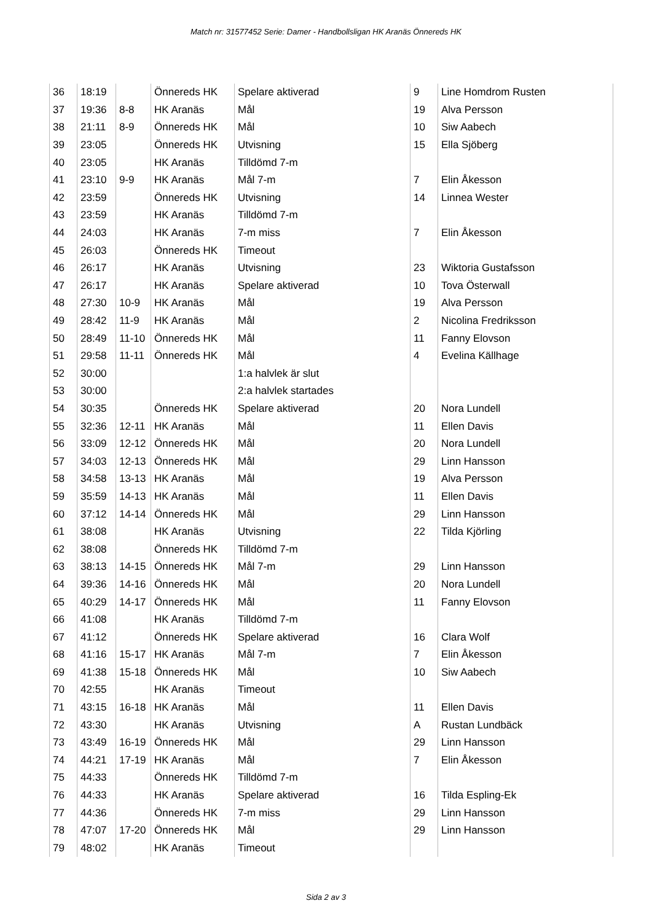Match nr: 31577452 Serie: Damer - Handbollsligan HK Aranäs Önnereds HK
| 36 | 18:19 | | Önnereds HK | Spelare aktiverad | 9 | Line Homdrom Rusten |
| 37 | 19:36 | 8-8 | HK Aranäs | Mål | 19 | Alva Persson |
| 38 | 21:11 | 8-9 | Önnereds HK | Mål | 10 | Siw Aabech |
| 39 | 23:05 | | Önnereds HK | Utvisning | 15 | Ella Sjöberg |
| 40 | 23:05 | | HK Aranäs | Tilldömd 7-m | | |
| 41 | 23:10 | 9-9 | HK Aranäs | Mål 7-m | 7 | Elin Åkesson |
| 42 | 23:59 | | Önnereds HK | Utvisning | 14 | Linnea Wester |
| 43 | 23:59 | | HK Aranäs | Tilldömd 7-m | | |
| 44 | 24:03 | | HK Aranäs | 7-m miss | 7 | Elin Åkesson |
| 45 | 26:03 | | Önnereds HK | Timeout | | |
| 46 | 26:17 | | HK Aranäs | Utvisning | 23 | Wiktoria Gustafsson |
| 47 | 26:17 | | HK Aranäs | Spelare aktiverad | 10 | Tova Österwall |
| 48 | 27:30 | 10-9 | HK Aranäs | Mål | 19 | Alva Persson |
| 49 | 28:42 | 11-9 | HK Aranäs | Mål | 2 | Nicolina Fredriksson |
| 50 | 28:49 | 11-10 | Önnereds HK | Mål | 11 | Fanny Elovson |
| 51 | 29:58 | 11-11 | Önnereds HK | Mål | 4 | Evelina Källhage |
| 52 | 30:00 | | | 1:a halvlek är slut | | |
| 53 | 30:00 | | | 2:a halvlek startades | | |
| 54 | 30:35 | | Önnereds HK | Spelare aktiverad | 20 | Nora Lundell |
| 55 | 32:36 | 12-11 | HK Aranäs | Mål | 11 | Ellen Davis |
| 56 | 33:09 | 12-12 | Önnereds HK | Mål | 20 | Nora Lundell |
| 57 | 34:03 | 12-13 | Önnereds HK | Mål | 29 | Linn Hansson |
| 58 | 34:58 | 13-13 | HK Aranäs | Mål | 19 | Alva Persson |
| 59 | 35:59 | 14-13 | HK Aranäs | Mål | 11 | Ellen Davis |
| 60 | 37:12 | 14-14 | Önnereds HK | Mål | 29 | Linn Hansson |
| 61 | 38:08 | | HK Aranäs | Utvisning | 22 | Tilda Kjörling |
| 62 | 38:08 | | Önnereds HK | Tilldömd 7-m | | |
| 63 | 38:13 | 14-15 | Önnereds HK | Mål 7-m | 29 | Linn Hansson |
| 64 | 39:36 | 14-16 | Önnereds HK | Mål | 20 | Nora Lundell |
| 65 | 40:29 | 14-17 | Önnereds HK | Mål | 11 | Fanny Elovson |
| 66 | 41:08 | | HK Aranäs | Tilldömd 7-m | | |
| 67 | 41:12 | | Önnereds HK | Spelare aktiverad | 16 | Clara Wolf |
| 68 | 41:16 | 15-17 | HK Aranäs | Mål 7-m | 7 | Elin Åkesson |
| 69 | 41:38 | 15-18 | Önnereds HK | Mål | 10 | Siw Aabech |
| 70 | 42:55 | | HK Aranäs | Timeout | | |
| 71 | 43:15 | 16-18 | HK Aranäs | Mål | 11 | Ellen Davis |
| 72 | 43:30 | | HK Aranäs | Utvisning | A | Rustan Lundbäck |
| 73 | 43:49 | 16-19 | Önnereds HK | Mål | 29 | Linn Hansson |
| 74 | 44:21 | 17-19 | HK Aranäs | Mål | 7 | Elin Åkesson |
| 75 | 44:33 | | Önnereds HK | Tilldömd 7-m | | |
| 76 | 44:33 | | HK Aranäs | Spelare aktiverad | 16 | Tilda Espling-Ek |
| 77 | 44:36 | | Önnereds HK | 7-m miss | 29 | Linn Hansson |
| 78 | 47:07 | 17-20 | Önnereds HK | Mål | 29 | Linn Hansson |
| 79 | 48:02 | | HK Aranäs | Timeout | | |
Sida 2 av 3